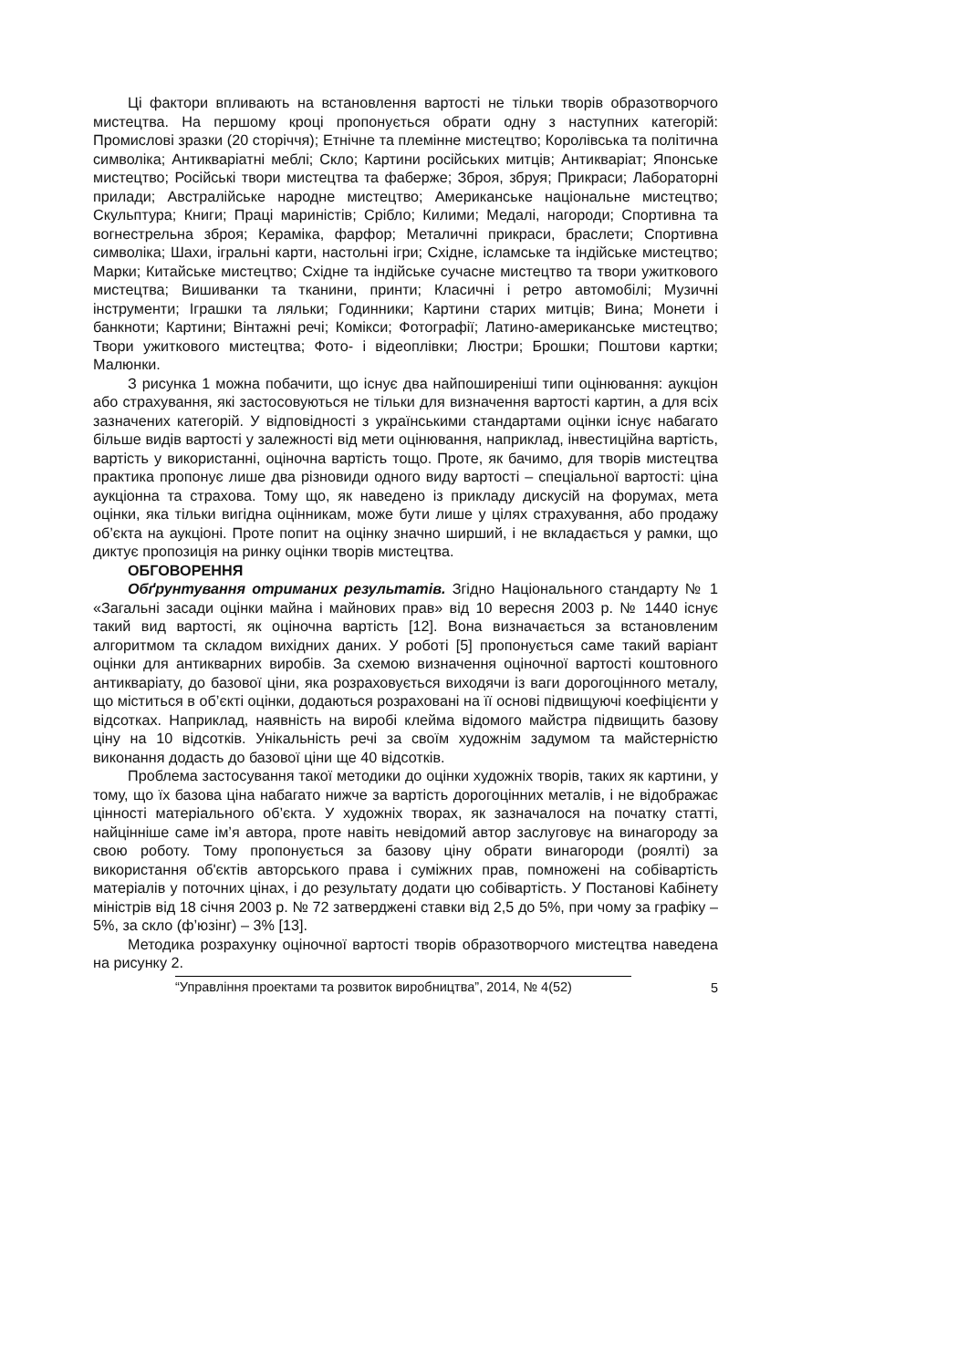Ці фактори впливають на встановлення вартості не тільки творів образотворчого мистецтва. На першому кроці пропонується обрати одну з наступних категорій: Промислові зразки (20 сторіччя); Етнічне та племінне мистецтво; Королівська та політична символіка; Антикваріатні меблі; Скло; Картини російських митців; Антикваріат; Японське мистецтво; Російські твори мистецтва та фаберже; Зброя, збруя; Прикраси; Лабораторні прилади; Австралійське народне мистецтво; Американське національне мистецтво; Скульптура; Книги; Праці мариністів; Срібло; Килими; Медалі, нагороди; Спортивна та вогнестрельна зброя; Кераміка, фарфор; Металичні прикраси, браслети; Спортивна символіка; Шахи, ігральні карти, настольні ігри; Східне, ісламське та індійське мистецтво; Марки; Китайське мистецтво; Східне та індійське сучасне мистецтво та твори ужиткового мистецтва; Вишиванки та тканини, принти; Класичні і ретро автомобілі; Музичні інструменти; Іграшки та ляльки; Годинники; Картини старих митців; Вина; Монети і банкноти; Картини; Вінтажні речі; Комікси; Фотографії; Латино-американське мистецтво; Твори ужиткового мистецтва; Фото- і відеоплівки; Люстри; Брошки; Поштови картки; Малюнки.
З рисунка 1 можна побачити, що існує два найпоширеніші типи оцінювання: аукціон або страхування, які застосовуються не тільки для визначення вартості картин, а для всіх зазначених категорій. У відповідності з українськими стандартами оцінки існує набагато більше видів вартості у залежності від мети оцінювання, наприклад, інвестиційна вартість, вартість у використанні, оціночна вартість тощо. Проте, як бачимо, для творів мистецтва практика пропонує лише два різновиди одного виду вартості – спеціальної вартості: ціна аукціонна та страхова. Тому що, як наведено із прикладу дискусій на форумах, мета оцінки, яка тільки вигідна оцінникам, може бути лише у цілях страхування, або продажу об’єкта на аукціоні. Проте попит на оцінку значно ширший, і не вкладається у рамки, що диктує пропозиція на ринку оцінки творів мистецтва.
ОБГОВОРЕННЯ
Обґрунтування отриманих результатів. Згідно Національного стандарту № 1 «Загальні засади оцінки майна і майнових прав» від 10 вересня 2003 р. № 1440 існує такий вид вартості, як оціночна вартість [12]. Вона визначається за встановленим алгоритмом та складом вихідних даних. У роботі [5] пропонується саме такий варіант оцінки для антикварних виробів. За схемою визначення оціночної вартості коштовного антикваріату, до базової ціни, яка розраховується виходячи із ваги дорогоцінного металу, що міститься в об’єкті оцінки, додаються розраховані на її основі підвищуючі коефіцієнти у відсотках. Наприклад, наявність на виробі клейма відомого майстра підвищить базову ціну на 10 відсотків. Унікальність речі за своїм художнім задумом та майстерністю виконання додасть до базової ціни ще 40 відсотків.
Проблема застосування такої методики до оцінки художніх творів, таких як картини, у тому, що їх базова ціна набагато нижче за вартість дорогоцінних металів, і не відображає цінності матеріального об’єкта. У художніх творах, як зазначалося на початку статті, найцінніше саме ім’я автора, проте навіть невідомий автор заслуговує на винагороду за свою роботу. Тому пропонується за базову ціну обрати винагороди (роялті) за використання об'єктів авторського права і суміжних прав, помножені на собівартість матеріалів у поточних цінах, і до результату додати цю собівартість. У Постанові Кабінету міністрів від 18 січня 2003 р. № 72 затверджені ставки від 2,5 до 5%, при чому за графіку – 5%, за скло (ф’юзінг) – 3% [13].
Методика розрахунку оціночної вартості творів образотворчого мистецтва наведена на рисунку 2.
“Управління проектами та розвиток виробництва”, 2014, № 4(52)
5